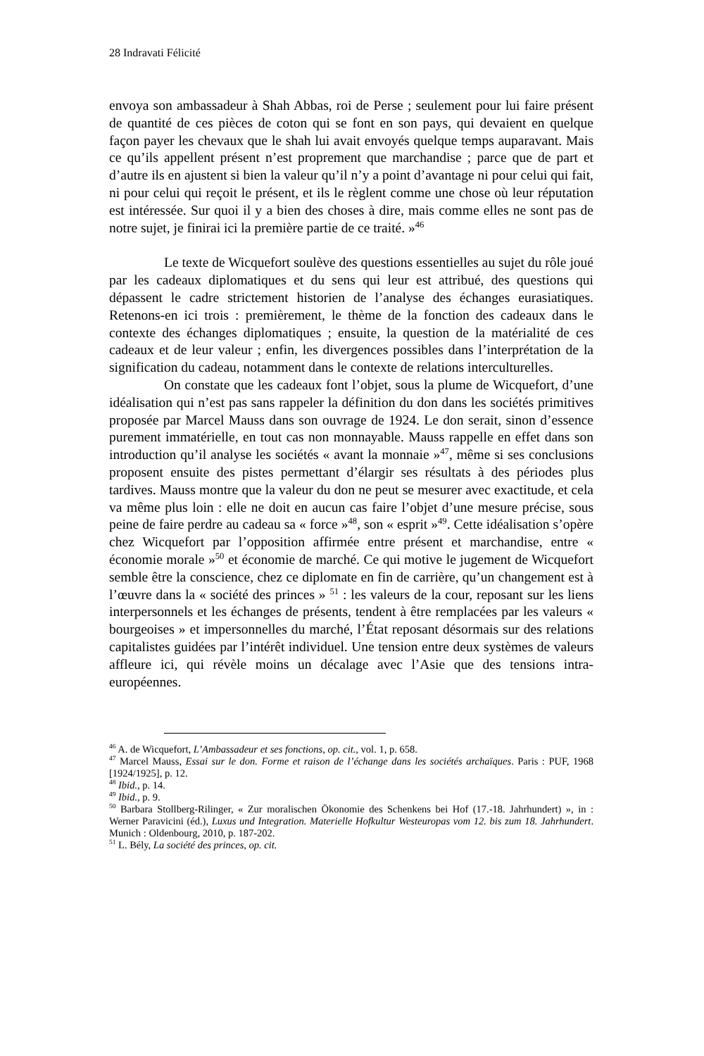28 Indravati Félicité
envoya son ambassadeur à Shah Abbas, roi de Perse ; seulement pour lui faire présent de quantité de ces pièces de coton qui se font en son pays, qui devaient en quelque façon payer les chevaux que le shah lui avait envoyés quelque temps auparavant. Mais ce qu’ils appellent présent n’est proprement que marchandise ; parce que de part et d’autre ils en ajustent si bien la valeur qu’il n’y a point d’avantage ni pour celui qui fait, ni pour celui qui reçoit le présent, et ils le règlent comme une chose où leur réputation est intéressée. Sur quoi il y a bien des choses à dire, mais comme elles ne sont pas de notre sujet, je finirai ici la première partie de ce traité. »<sup>46</sup>
Le texte de Wicquefort soulève des questions essentielles au sujet du rôle joué par les cadeaux diplomatiques et du sens qui leur est attribué, des questions qui dépassent le cadre strictement historien de l’analyse des échanges eurasiatiques. Retenons-en ici trois : premièrement, le thème de la fonction des cadeaux dans le contexte des échanges diplomatiques ; ensuite, la question de la matérialité de ces cadeaux et de leur valeur ; enfin, les divergences possibles dans l’interprétation de la signification du cadeau, notamment dans le contexte de relations interculturelles.
On constate que les cadeaux font l’objet, sous la plume de Wicquefort, d’une idéalisation qui n’est pas sans rappeler la définition du don dans les sociétés primitives proposée par Marcel Mauss dans son ouvrage de 1924. Le don serait, sinon d’essence purement immatérielle, en tout cas non monnayable. Mauss rappelle en effet dans son introduction qu’il analyse les sociétés « avant la monnaie »<sup>47</sup>, même si ses conclusions proposent ensuite des pistes permettant d’élargir ses résultats à des périodes plus tardives. Mauss montre que la valeur du don ne peut se mesurer avec exactitude, et cela va même plus loin : elle ne doit en aucun cas faire l’objet d’une mesure précise, sous peine de faire perdre au cadeau sa « force »<sup>48</sup>, son « esprit »<sup>49</sup>. Cette idéalisation s’opère chez Wicquefort par l’opposition affirmée entre présent et marchandise, entre « économie morale »<sup>50</sup> et économie de marché. Ce qui motive le jugement de Wicquefort semble être la conscience, chez ce diplomate en fin de carrière, qu’un changement est à l’œuvre dans la « société des princes » <sup>51</sup> : les valeurs de la cour, reposant sur les liens interpersonnels et les échanges de présents, tendent à être remplacées par les valeurs « bourgeoises » et impersonnelles du marché, l’État reposant désormais sur des relations capitalistes guidées par l’intérêt individuel. Une tension entre deux systèmes de valeurs affleure ici, qui révèle moins un décalage avec l’Asie que des tensions intra-européennes.
<sup>46</sup> A. de Wicquefort, L’Ambassadeur et ses fonctions, op. cit., vol. 1, p. 658.
<sup>47</sup> Marcel Mauss, Essai sur le don. Forme et raison de l’échange dans les sociétés archaïques. Paris : PUF, 1968 [1924/1925], p. 12.
<sup>48</sup> Ibid., p. 14.
<sup>49</sup> Ibid., p. 9.
<sup>50</sup> Barbara Stollberg-Rilinger, « Zur moralischen Ökonomie des Schenkens bei Hof (17.-18. Jahrhundert) », in : Werner Paravicini (éd.), Luxus und Integration. Materielle Hofkultur Westeuropas vom 12. bis zum 18. Jahrhundert. Munich : Oldenbourg, 2010, p. 187-202.
<sup>51</sup> L. Bély, La société des princes, op. cit.